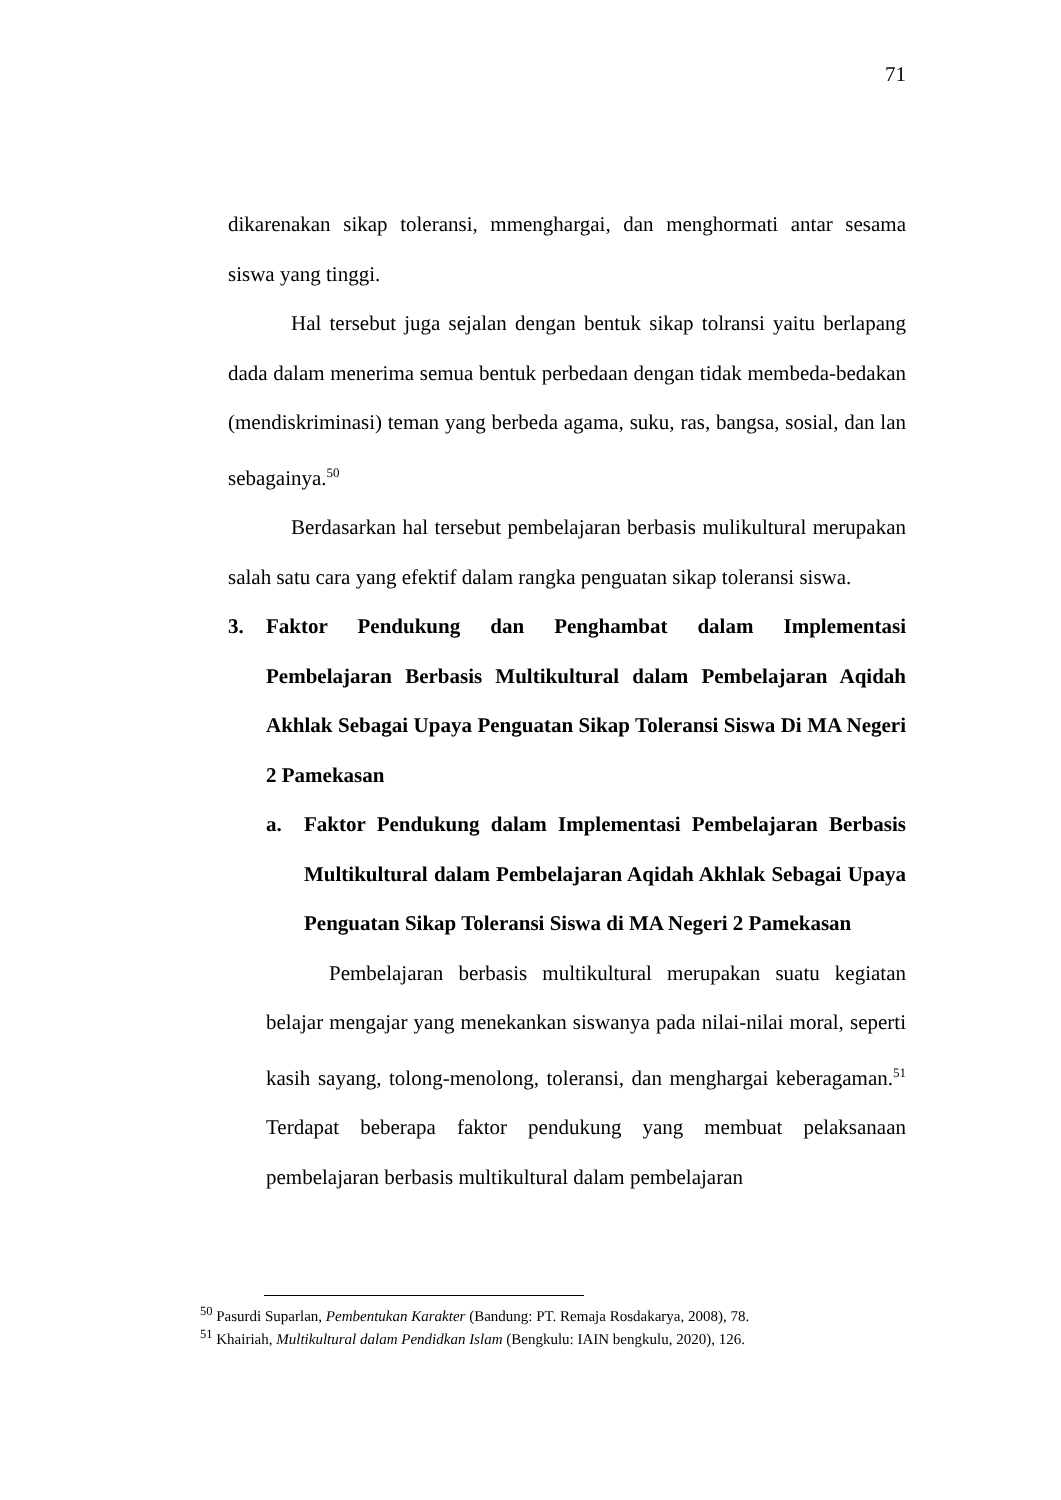71
dikarenakan sikap toleransi, mmenghargai, dan menghormati antar sesama siswa yang tinggi.
Hal tersebut juga sejalan dengan bentuk sikap tolransi yaitu berlapang dada dalam menerima semua bentuk perbedaan dengan tidak membeda-bedakan (mendiskriminasi) teman yang berbeda agama, suku, ras, bangsa, sosial, dan lan sebagainya.<sup>50</sup>
Berdasarkan hal tersebut pembelajaran berbasis mulikultural merupakan salah satu cara yang efektif dalam rangka penguatan sikap toleransi siswa.
3. Faktor Pendukung dan Penghambat dalam Implementasi Pembelajaran Berbasis Multikultural dalam Pembelajaran Aqidah Akhlak Sebagai Upaya Penguatan Sikap Toleransi Siswa Di MA Negeri 2 Pamekasan
a. Faktor Pendukung dalam Implementasi Pembelajaran Berbasis Multikultural dalam Pembelajaran Aqidah Akhlak Sebagai Upaya Penguatan Sikap Toleransi Siswa di MA Negeri 2 Pamekasan
Pembelajaran berbasis multikultural merupakan suatu kegiatan belajar mengajar yang menekankan siswanya pada nilai-nilai moral, seperti kasih sayang, tolong-menolong, toleransi, dan menghargai keberagaman.<sup>51</sup> Terdapat beberapa faktor pendukung yang membuat pelaksanaan pembelajaran berbasis multikultural dalam pembelajaran
<sup>50</sup> Pasurdi Suparlan, Pembentukan Karakter (Bandung: PT. Remaja Rosdakarya, 2008), 78.
<sup>51</sup> Khairiah, Multikultural dalam Pendidkan Islam (Bengkulu: IAIN bengkulu, 2020), 126.